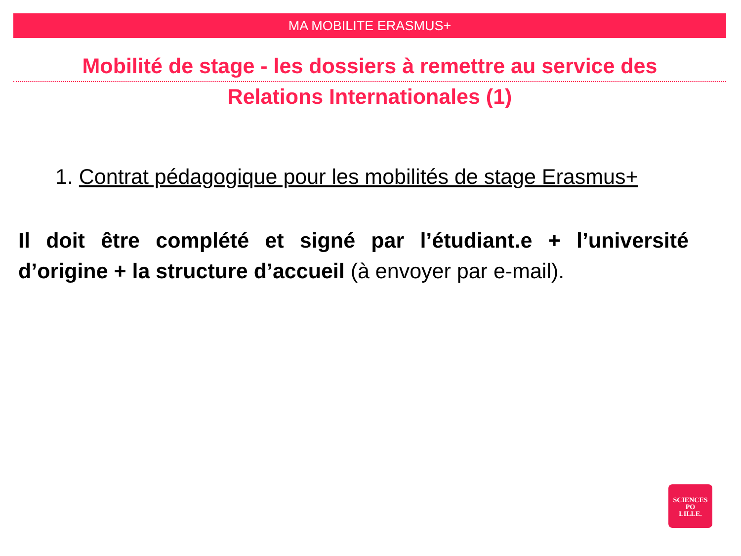MA MOBILITE ERASMUS+
Mobilité de stage - les dossiers à remettre au service des
Relations Internationales (1)
1. Contrat pédagogique pour les mobilités de stage Erasmus+
Il doit être complété et signé par l’étudiant.e + l’université d’origine + la structure d’accueil (à envoyer par e-mail).
SCIENCES
PO
LILLE.